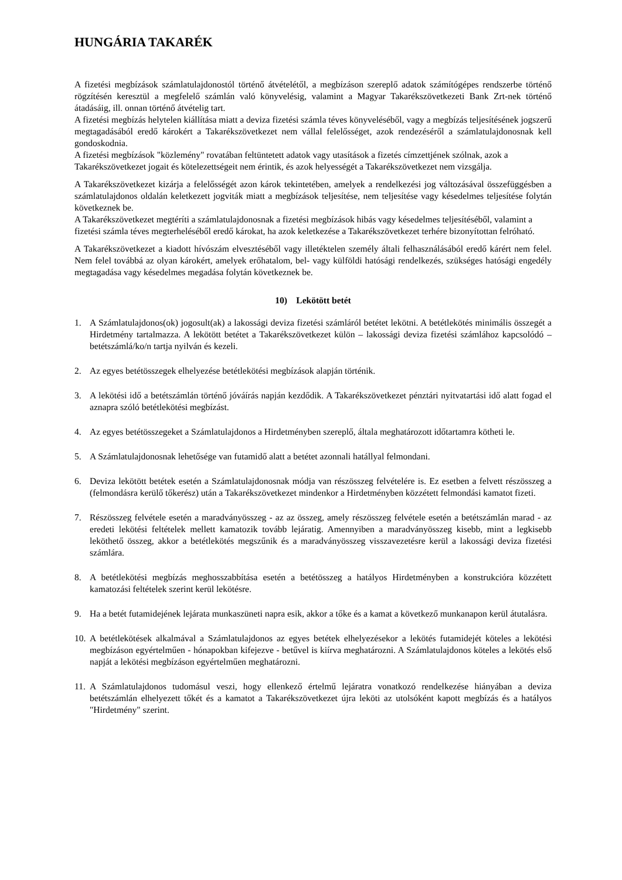HUNGÁRIA TAKARÉK
A fizetési megbízások számlatulajdonostól történő átvételétől, a megbízáson szereplő adatok számítógépes rendszerbe történő rögzítésén keresztül a megfelelő számlán való könyvelésig, valamint a Magyar Takarékszövetkezeti Bank Zrt-nek történő átadásáig, ill. onnan történő átvételig tart.
A fizetési megbízás helytelen kiállítása miatt a deviza fizetési számla téves könyveléséből, vagy a megbízás teljesítésének jogszerű megtagadásából eredő károkért a Takarékszövetkezet nem vállal felelősséget, azok rendezéséről a számlatulajdonosnak kell gondoskodnia.
A fizetési megbízások "közlemény" rovatában feltüntetett adatok vagy utasítások a fizetés címzettjének szólnak, azok a Takarékszövetkezet jogait és kötelezettségeit nem érintik, és azok helyességét a Takarékszövetkezet nem vizsgálja.
A Takarékszövetkezet kizárja a felelősségét azon károk tekintetében, amelyek a rendelkezési jog változásával összefüggésben a számlatulajdonos oldalán keletkezett jogviták miatt a megbízások teljesítése, nem teljesítése vagy késedelmes teljesítése folytán következnek be.
A Takarékszövetkezet megtéríti a számlatulajdonosnak a fizetési megbízások hibás vagy késedelmes teljesítéséből, valamint a fizetési számla téves megterheléséből eredő károkat, ha azok keletkezése a Takarékszövetkezet terhére bizonyítottan felróható.
A Takarékszövetkezet a kiadott hívószám elvesztéséből vagy illetéktelen személy általi felhasználásából eredő kárért nem felel. Nem felel továbbá az olyan károkért, amelyek erőhatalom, bel- vagy külföldi hatósági rendelkezés, szükséges hatósági engedély megtagadása vagy késedelmes megadása folytán következnek be.
10) Lekötött betét
1. A Számlatulajdonos(ok) jogosult(ak) a lakossági deviza fizetési számláról betétet lekötni. A betétlekötés minimális összegét a Hirdetmény tartalmazza. A lekötött betétet a Takarékszövetkezet külön – lakossági deviza fizetési számlához kapcsolódó – betétszámlá/ko/n tartja nyilván és kezeli.
2. Az egyes betétösszegek elhelyezése betétlekötési megbízások alapján történik.
3. A lekötési idő a betétszámlán történő jóváírás napján kezdődik. A Takarékszövetkezet pénztári nyitvatartási idő alatt fogad el aznapra szóló betétlekötési megbízást.
4. Az egyes betétösszegeket a Számlatulajdonos a Hirdetményben szereplő, általa meghatározott időtartamra kötheti le.
5. A Számlatulajdonosnak lehetősége van futamidő alatt a betétet azonnali hatállyal felmondani.
6. Deviza lekötött betétek esetén a Számlatulajdonosnak módja van részösszeg felvételére is. Ez esetben a felvett részösszeg a (felmondásra kerülő tőkerész) után a Takarékszövetkezet mindenkor a Hirdetményben közzétett felmondási kamatot fizeti.
7. Részösszeg felvétele esetén a maradványösszeg - az az összeg, amely részösszeg felvétele esetén a betétszámlán marad - az eredeti lekötési feltételek mellett kamatozik tovább lejáratig. Amennyiben a maradványösszeg kisebb, mint a legkisebb leköthető összeg, akkor a betétlekötés megszűnik és a maradványösszeg visszavezetésre kerül a lakossági deviza fizetési számlára.
8. A betétlekötési megbízás meghosszabbítása esetén a betétösszeg a hatályos Hirdetményben a konstrukcióra közzétett kamatozási feltételek szerint kerül lekötésre.
9. Ha a betét futamidejének lejárata munkaszüneti napra esik, akkor a tőke és a kamat a következő munkanapon kerül átutalásra.
10. A betétlekötések alkalmával a Számlatulajdonos az egyes betétek elhelyezésekor a lekötés futamidejét köteles a lekötési megbízáson egyértelműen - hónapokban kifejezve - betűvel is kiírva meghatározni. A Számlatulajdonos köteles a lekötés első napját a lekötési megbízáson egyértelműen meghatározni.
11. A Számlatulajdonos tudomásul veszi, hogy ellenkező értelmű lejáratra vonatkozó rendelkezése hiányában a deviza betétszámlán elhelyezett tőkét és a kamatot a Takarékszövetkezet újra leköti az utolsóként kapott megbízás és a hatályos "Hirdetmény" szerint.